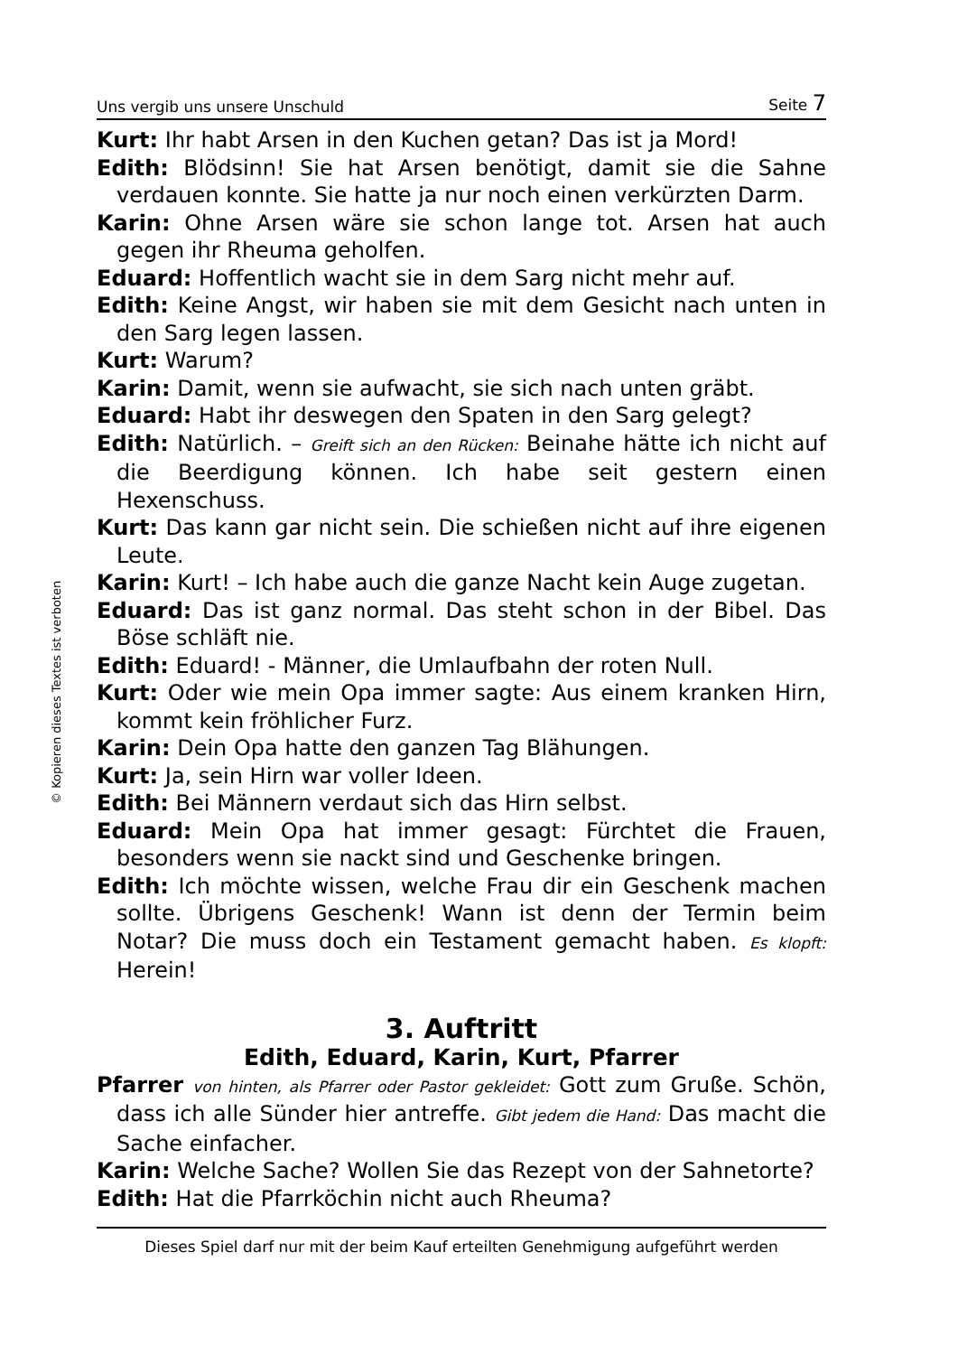Uns vergib uns unsere Unschuld Seite 7
© Kopieren dieses Textes ist verboten
Kurt: Ihr habt Arsen in den Kuchen getan? Das ist ja Mord!
Edith: Blödsinn! Sie hat Arsen benötigt, damit sie die Sahne verdauen konnte. Sie hatte ja nur noch einen verkürzten Darm.
Karin: Ohne Arsen wäre sie schon lange tot. Arsen hat auch gegen ihr Rheuma geholfen.
Eduard: Hoffentlich wacht sie in dem Sarg nicht mehr auf.
Edith: Keine Angst, wir haben sie mit dem Gesicht nach unten in den Sarg legen lassen.
Kurt: Warum?
Karin: Damit, wenn sie aufwacht, sie sich nach unten gräbt.
Eduard: Habt ihr deswegen den Spaten in den Sarg gelegt?
Edith: Natürlich. – Greift sich an den Rücken: Beinahe hätte ich nicht auf die Beerdigung können. Ich habe seit gestern einen Hexenschuss.
Kurt: Das kann gar nicht sein. Die schießen nicht auf ihre eigenen Leute.
Karin: Kurt! – Ich habe auch die ganze Nacht kein Auge zugetan.
Eduard: Das ist ganz normal. Das steht schon in der Bibel. Das Böse schläft nie.
Edith: Eduard! - Männer, die Umlaufbahn der roten Null.
Kurt: Oder wie mein Opa immer sagte: Aus einem kranken Hirn, kommt kein fröhlicher Furz.
Karin: Dein Opa hatte den ganzen Tag Blähungen.
Kurt: Ja, sein Hirn war voller Ideen.
Edith: Bei Männern verdaut sich das Hirn selbst.
Eduard: Mein Opa hat immer gesagt: Fürchtet die Frauen, besonders wenn sie nackt sind und Geschenke bringen.
Edith: Ich möchte wissen, welche Frau dir ein Geschenk machen sollte. Übrigens Geschenk! Wann ist denn der Termin beim Notar? Die muss doch ein Testament gemacht haben. Es klopft: Herein!
3. Auftritt
Edith, Eduard, Karin, Kurt, Pfarrer
Pfarrer von hinten, als Pfarrer oder Pastor gekleidet: Gott zum Gruße. Schön, dass ich alle Sünder hier antreffe. Gibt jedem die Hand: Das macht die Sache einfacher.
Karin: Welche Sache? Wollen Sie das Rezept von der Sahnetorte?
Edith: Hat die Pfarrköchin nicht auch Rheuma?
Dieses Spiel darf nur mit der beim Kauf erteilten Genehmigung aufgeführt werden